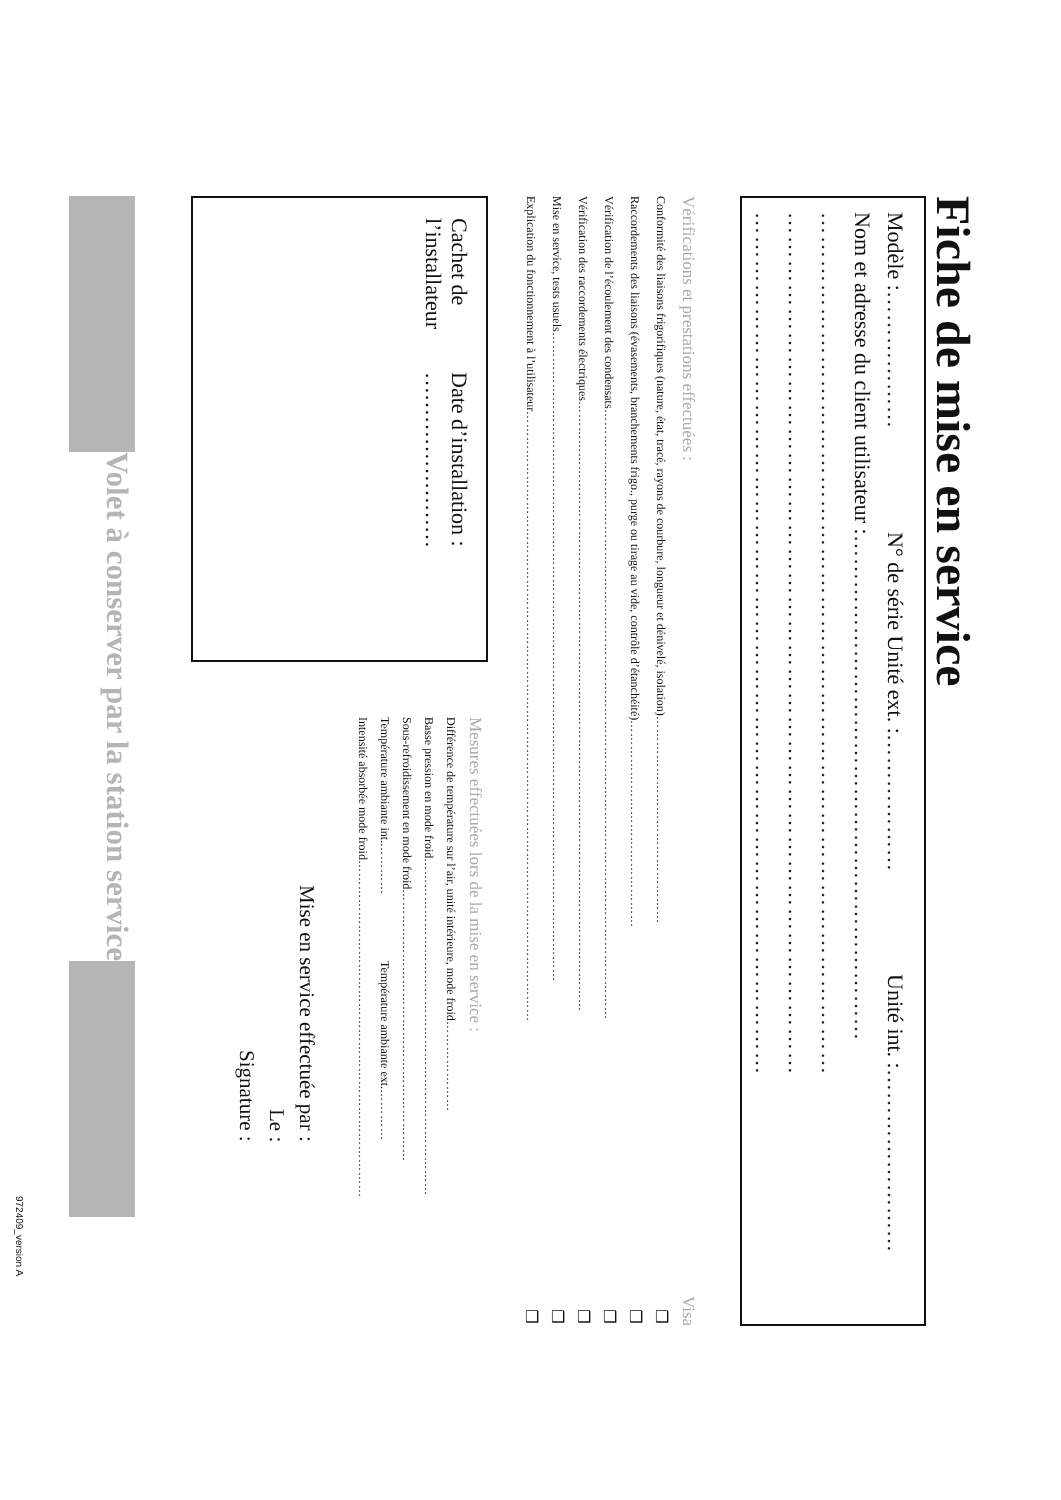Fiche de mise en service
Modèle : ……………… N° de série Unité ext. : ……………… Unité int. : ……………………
Nom et adresse du client utilisateur : …………………………………………………………
………………………………………………………………………………………………
………………………………………………………………………………………………
………………………………………………………………………………………………
Vérifications et prestations effectuées : Visa
Conformité des liaisons frigorifiques (nature, état, tracé, rayons de courbure, longueur et dénivelé, isolation) ………………………………………… ❑
Raccordements des liaisons (évasements, branchements frigo., purge ou tirage au vide, contrôle d’étanchéité) ………………………………………… ❑
Vérification de l’écoulement des condensats …………………………………………………………………………………………………………………………… ❑
Vérification des raccordements électriques …………………………………………………………………………………………………………………………… ❑
Mise en service, tests usuels …………………………………………………………………………………………………………………………………… ❑
Explication du fonctionnement à l’utilisateur …………………………………………………………………………………………………………………………… ❑
Cachet de l’installateur
Date d’installation : ……………………
Mesures effectuées lors de la mise en service :
Différence de température sur l’air, unité intérieure, mode froid …………………
Basse pression en mode froid ……………………………………………………………………
Sous-refroidissement en mode froid ………………………………………………………
Température ambiante int. ………… Température ambiante ext. …………
Intensité absorbée mode froid ……………………………………………………………………
Mise en service effectuée par :
Le :
Signature :
Volet à conserver par la station service
972409_version A